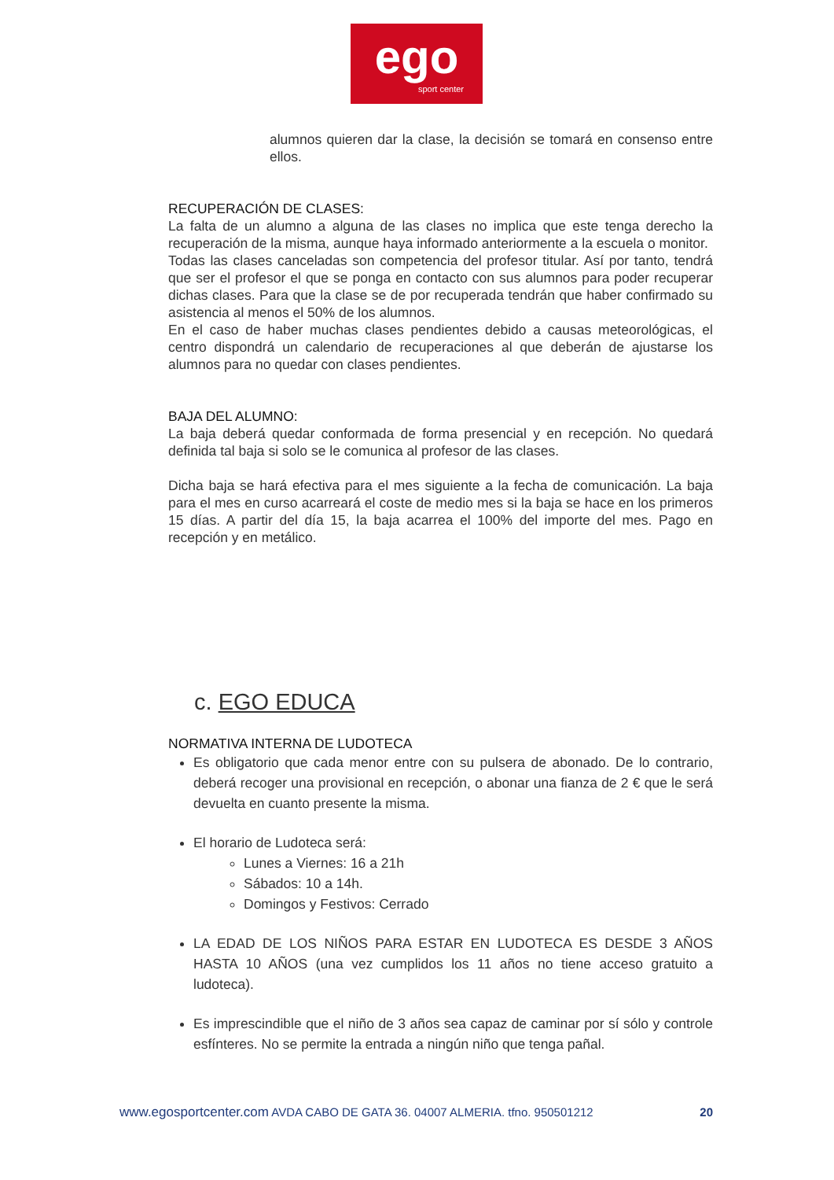ego
sport center
alumnos quieren dar la clase, la decisión se tomará en consenso entre ellos.
RECUPERACIÓN DE CLASES:
La falta de un alumno a alguna de las clases no implica que este tenga derecho la recuperación de la misma, aunque haya informado anteriormente a la escuela o monitor.
Todas las clases canceladas son competencia del profesor titular. Así por tanto, tendrá que ser el profesor el que se ponga en contacto con sus alumnos para poder recuperar dichas clases. Para que la clase se de por recuperada tendrán que haber confirmado su asistencia al menos el 50% de los alumnos.
En el caso de haber muchas clases pendientes debido a causas meteorológicas, el centro dispondrá un calendario de recuperaciones al que deberán de ajustarse los alumnos para no quedar con clases pendientes.
BAJA DEL ALUMNO:
La baja deberá quedar conformada de forma presencial y en recepción. No quedará definida tal baja si solo se le comunica al profesor de las clases.
Dicha baja se hará efectiva para el mes siguiente a la fecha de comunicación. La baja para el mes en curso acarreará el coste de medio mes si la baja se hace en los primeros 15 días. A partir del día 15, la baja acarrea el 100% del importe del mes. Pago en recepción y en metálico.
c. EGO EDUCA
NORMATIVA INTERNA DE LUDOTECA
Es obligatorio que cada menor entre con su pulsera de abonado. De lo contrario, deberá recoger una provisional en recepción, o abonar una fianza de 2 € que le será devuelta en cuanto presente la misma.
El horario de Ludoteca será:
Lunes a Viernes: 16 a 21h
Sábados: 10 a 14h.
Domingos y Festivos: Cerrado
LA EDAD DE LOS NIÑOS PARA ESTAR EN LUDOTECA ES DESDE 3 AÑOS HASTA 10 AÑOS (una vez cumplidos los 11 años no tiene acceso gratuito a ludoteca).
Es imprescindible que el niño de 3 años sea capaz de caminar por sí sólo y controle esfínteres. No se permite la entrada a ningún niño que tenga pañal.
www.egosportcenter.com AVDA CABO DE GATA 36. 04007 ALMERIA. tfno. 950501212 20